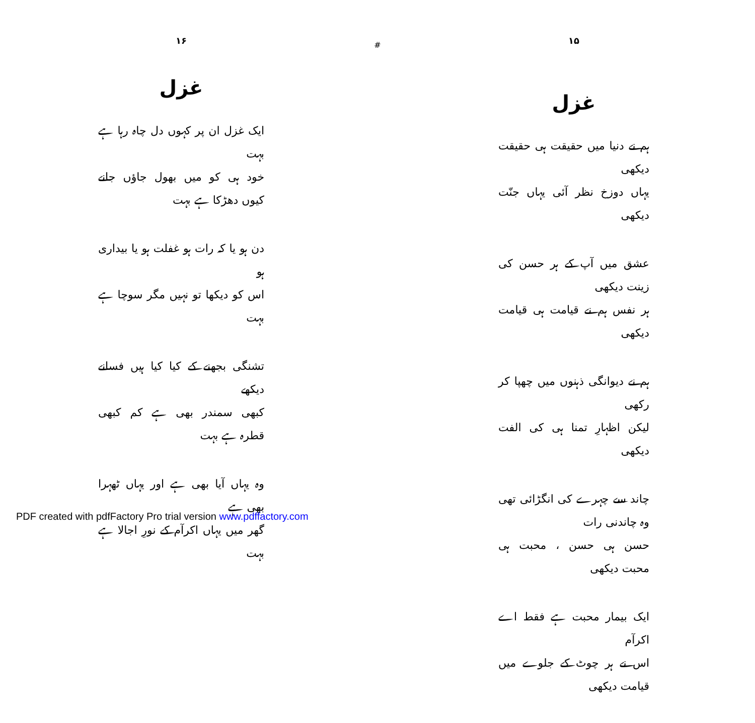۱۶
غزل
ایک غزل ان پر کہوں دل چاہ رہا ہے بہت
خود ہی کو میں بھول جاؤں جانے کیوں دھڑکا ہے بہت
دن ہو یا کہ رات ہو غفلت ہو یا بیداری ہو
اس کو دیکھا تو نہیں مگر سوچا ہے بہت
تشنگی بجھنے کے کیا کیا ہیں فسانے دیکھے
کبھی سمندر بھی ہے کم کبھی قطرہ ہے بہت
وہ یہاں آیا بھی ہے اور یہاں ٹھہرا بھی ہے
گھر میں یہاں اکرآم کے نورِ اجالا ہے بہت
#
۱۵
غزل
ہم نے دنیا میں حقیقت ہی حقیقت دیکھی
یہاں دوزخ نظر آئی یہاں جنّت دیکھی
عشق میں آپ کے ہر حسن کی زینت دیکھی
ہر نفس ہم نے قیامت ہی قیامت دیکھی
ہم نے دیوانگی ذہنوں میں چھپا کر رکھی
لیکن اظہارِ تمنا ہی کی الفت دیکھی
چاند سے چہرے کی انگڑائی تھی وہ چاندنی رات
حسن ہی حسن ، محبت ہی محبت دیکھی
ایک بیمار محبت ہے فقط اے اکرآم
اس نے ہر چوٹ کے جلوے میں قیامت دیکھی
PDF created with pdfFactory Pro trial version www.pdffactory.com